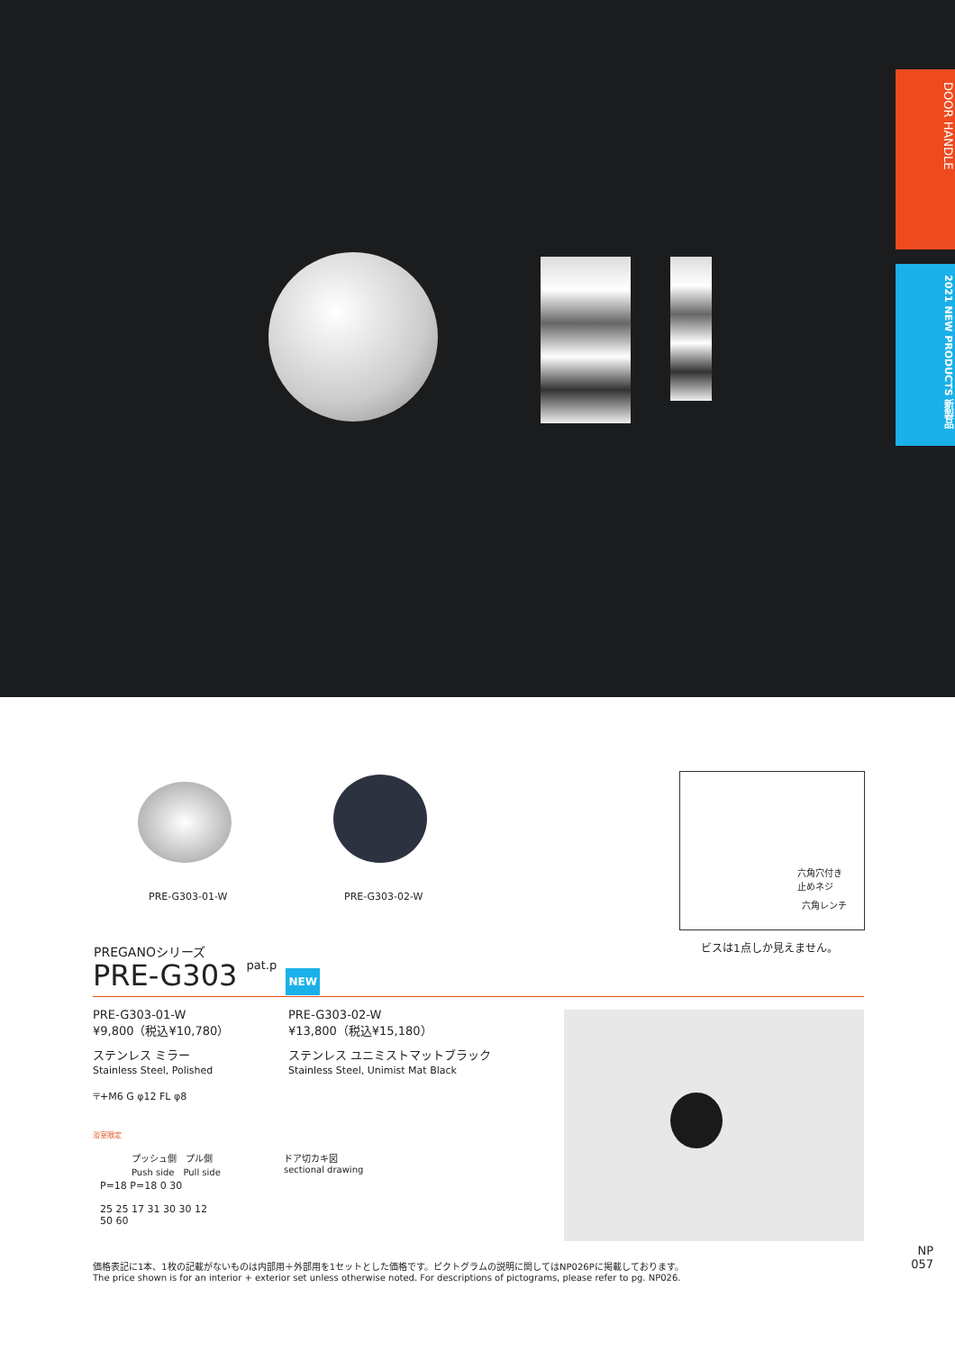DOOR HANDLE
2021 NEW PRODUCTS 新製品
PRE-G303-01-W PRE-G303-02-W
六角穴付き
止めネジ
六角レンチ
ビスは1点しか見えません。
PREGANOシリーズ
PRE-G303 pat.p NEW
PRE-G303-01-W
¥9,800（税込¥10,780）
ステンレス ミラー
Stainless Steel, Polished
〒+M6 G φ12 FL φ8
浴室限定
PRE-G303-02-W
¥13,800（税込¥15,180）
ステンレス ユニミストマットブラック
Stainless Steel, Unimist Mat Black
プッシュ側　プル側
Push side　Pull side
ドア切カキ図
sectional drawing
P=18 P=18 0 30
25 25 17 31 30 30 12
50 60
価格表記に1本、1枚の記載がないものは内部用＋外部用を1セットとした価格です。ピクトグラムの説明に関してはNP026Pに掲載しております。
The price shown is for an interior + exterior set unless otherwise noted. For descriptions of pictograms, please refer to pg. NP026.
NP
057